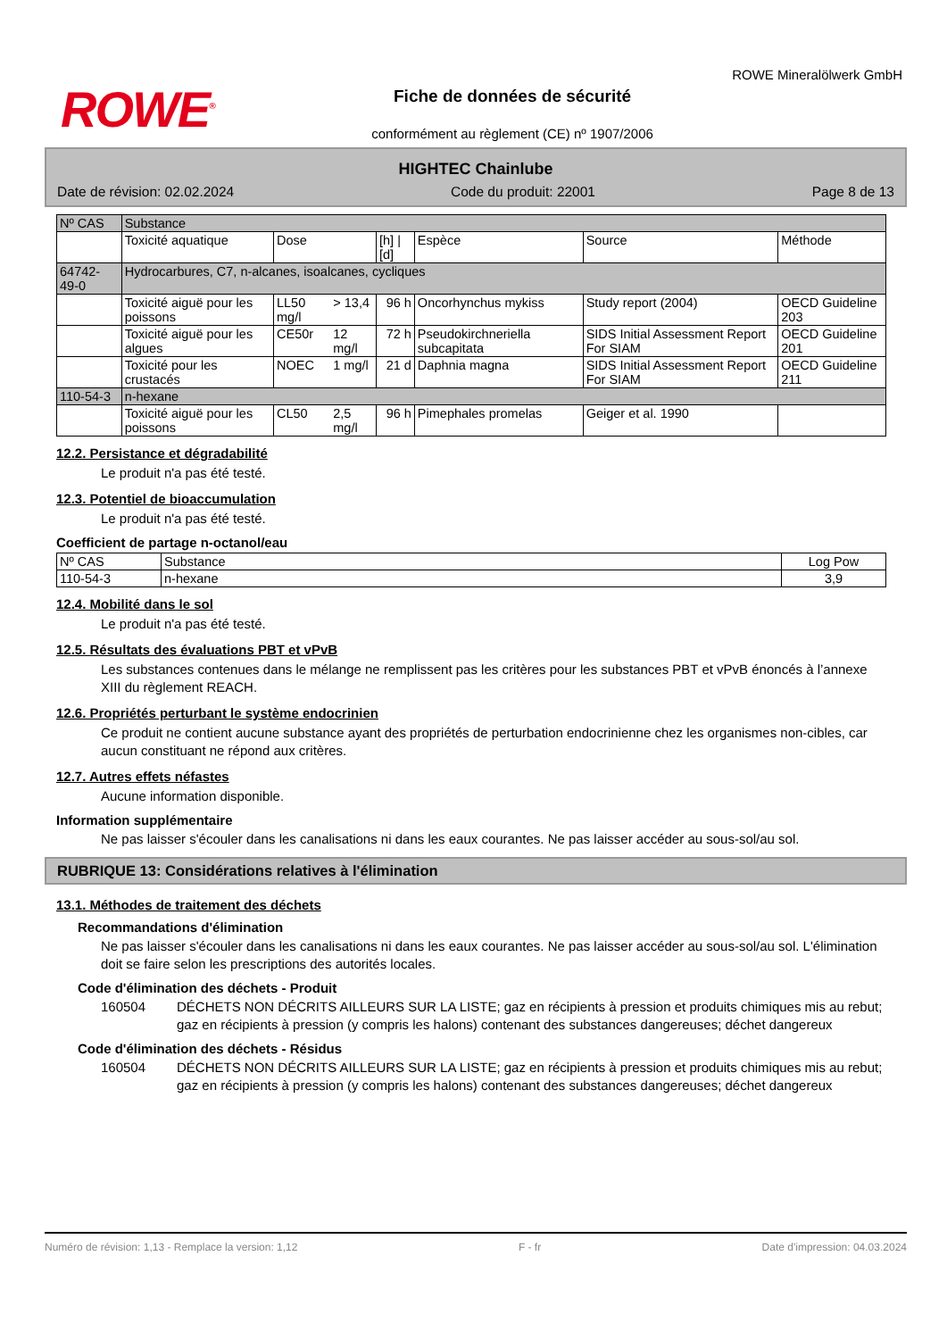ROWE<sup>®</sup>
Fiche de données de sécurité
conformément au règlement (CE) nº 1907/2006
ROWE Mineralölwerk GmbH
HIGHTEC Chainlube
Date de révision: 02.02.2024 Code du produit: 22001 Page 8 de 13
| Nº CAS | Substance | | | | | | |
| --- | --- | --- | --- | --- | --- | --- | --- |
| | Toxicité aquatique | Dose | | [h] / [d] | Espèce | Source | Méthode |
| 64742-49-0 | Hydrocarbures, C7, n-alcanes, isoalcanes, cycliques | | | | | | |
| | Toxicité aiguë pour les poissons | LL50 mg/l | > 13,4 | 96 h | Oncorhynchus mykiss | Study report (2004) | OECD Guideline 203 |
| | Toxicité aiguë pour les algues | CE50r | 12 mg/l | 72 h | Pseudokirchneriella subcapitata | SIDS Initial Assessment Report For SIAM | OECD Guideline 201 |
| | Toxicité pour les crustacés | NOEC | 1 mg/l | 21 d | Daphnia magna | SIDS Initial Assessment Report For SIAM | OECD Guideline 211 |
| 110-54-3 | n-hexane | | | | | | |
| | Toxicité aiguë pour les poissons | CL50 | 2,5 mg/l | 96 h | Pimephales promelas | Geiger et al. 1990 | |
12.2. Persistance et dégradabilité
Le produit n'a pas été testé.
12.3. Potentiel de bioaccumulation
Le produit n'a pas été testé.
Coefficient de partage n-octanol/eau
| Nº CAS | Substance | Log Pow |
| --- | --- | --- |
| 110-54-3 | n-hexane | 3,9 |
12.4. Mobilité dans le sol
Le produit n'a pas été testé.
12.5. Résultats des évaluations PBT et vPvB
Les substances contenues dans le mélange ne remplissent pas les critères pour les substances PBT et vPvB énoncés à l’annexe XIII du règlement REACH.
12.6. Propriétés perturbant le système endocrinien
Ce produit ne contient aucune substance ayant des propriétés de perturbation endocrinienne chez les organismes non-cibles, car aucun constituant ne répond aux critères.
12.7. Autres effets néfastes
Aucune information disponible.
Information supplémentaire
Ne pas laisser s'écouler dans les canalisations ni dans les eaux courantes. Ne pas laisser accéder au sous-sol/au sol.
RUBRIQUE 13: Considérations relatives à l'élimination
13.1. Méthodes de traitement des déchets
Recommandations d'élimination
Ne pas laisser s'écouler dans les canalisations ni dans les eaux courantes. Ne pas laisser accéder au sous-sol/au sol. L'élimination doit se faire selon les prescriptions des autorités locales.
Code d'élimination des déchets - Produit
160504 DÉCHETS NON DÉCRITS AILLEURS SUR LA LISTE; gaz en récipients à pression et produits chimiques mis au rebut; gaz en récipients à pression (y compris les halons) contenant des substances dangereuses; déchet dangereux
Code d'élimination des déchets - Résidus
160504 DÉCHETS NON DÉCRITS AILLEURS SUR LA LISTE; gaz en récipients à pression et produits chimiques mis au rebut; gaz en récipients à pression (y compris les halons) contenant des substances dangereuses; déchet dangereux
Numéro de révision: 1,13 - Remplace la version: 1,12 F - fr Date d'impression: 04.03.2024